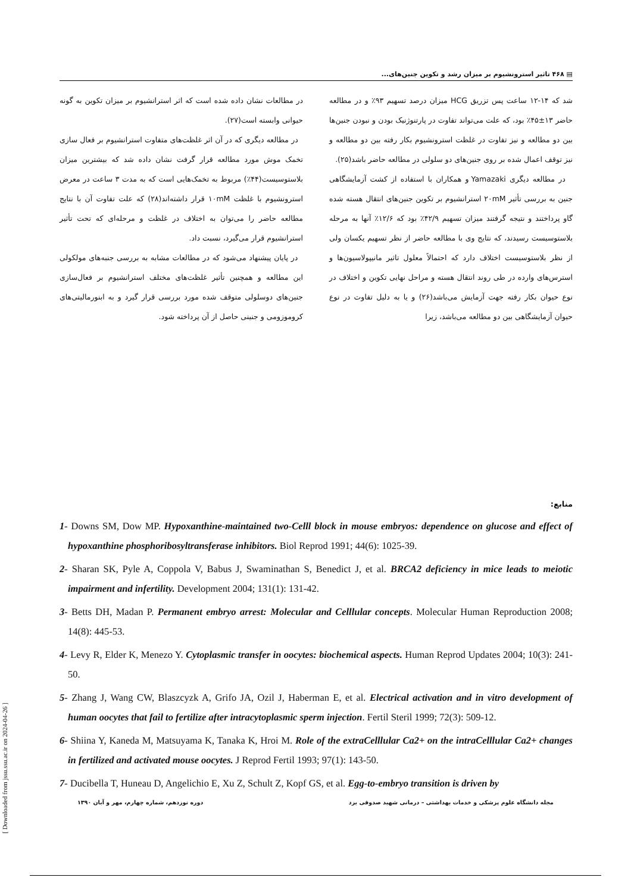[ Downloaded from jssu.ssu.ac.ir on 2024-04-26 ]
▤ ۴۶۸ تاثیر استرونشیوم بر میزان رشد و تکوین جنین‌های...
شد که ۱۴-۱۲ ساعت پس تزریق HCG میزان درصد تسهیم ۹۳٪ و در مطالعه حاضر ۱۳±۴۵٪ بود، که علت می‌تواند تفاوت در پارتنوژنیک بودن و نبودن جنین‌ها بین دو مطالعه و نیز تفاوت در غلظت استرونشیوم بکار رفته بین دو مطالعه و نیز توقف اعمال شده بر روی جنین‌های دو سلولی در مطالعه حاضر باشد(۲۵).
در مطالعه دیگری Yamazaki و همکاران با استفاده از کشت آزمایشگاهی جنین به بررسی تأثیر ۲۰mM استرانشیوم بر تکوین جنین‌های انتقال هسته شده گاو پرداختند و نتیجه گرفتند میزان تسهیم ۴۲/۹٪ بود که ۱۲/۶٪ آنها به مرحله بلاستوسیست رسیدند، که نتایج وی با مطالعه حاضر از نظر تسهیم یکسان ولی از نظر بلاستوسیست اختلاف دارد که احتمالاً معلول تاثیر مانیپولاسیون‌ها و استرس‌های وارده در طی روند انتقال هسته و مراحل نهایی تکوین و اختلاف در نوع حیوان بکار رفته جهت آزمایش می‌باشد(۲۶) و یا به دلیل تفاوت در نوع حیوان آزمایشگاهی بین دو مطالعه می‌باشد، زیرا
در مطالعات نشان داده شده است که اثر استرانشیوم بر میزان تکوین به گونه حیوانی وابسته است(۲۷).
در مطالعه دیگری که در آن اثر غلظت‌های متفاوت استرانشیوم بر فعال سازی تخمک موش مورد مطالعه قرار گرفت نشان داده شد که بیشترین میزان بلاستوسیست(۴۴٪) مربوط به تخمک‌هایی است که به مدت ۳ ساعت در معرض استرونشیوم با غلظت ۱۰mM قرار داشته‌اند(۲۸) که علت تفاوت آن با نتایج مطالعه حاضر را می‌توان به اختلاف در غلظت و مرحله‌ای که تحت تأثیر استرانشیوم قرار می‌گیرد، نسبت داد.
در پایان پیشنهاد می‌شود که در مطالعات مشابه به بررسی جنبه‌های مولکولی این مطالعه و همچنین تأثیر غلظت‌های مختلف استرانشیوم بر فعال‌سازی جنین‌های دوسلولی متوقف شده مورد بررسی قرار گیرد و به ابنورمالیتی‌های کروموزومی و جنینی حاصل از آن پرداخته شود.
منابع:
1- Downs SM, Dow MP. Hypoxanthine-maintained two-Celll block in mouse embryos: dependence on glucose and effect of hypoxanthine phosphoribosyltransferase inhibitors. Biol Reprod 1991; 44(6): 1025-39.
2- Sharan SK, Pyle A, Coppola V, Babus J, Swaminathan S, Benedict J, et al. BRCA2 deficiency in mice leads to meiotic impairment and infertility. Development 2004; 131(1): 131-42.
3- Betts DH, Madan P. Permanent embryo arrest: Molecular and Celllular concepts. Molecular Human Reproduction 2008; 14(8): 445-53.
4- Levy R, Elder K, Menezo Y. Cytoplasmic transfer in oocytes: biochemical aspects. Human Reprod Updates 2004; 10(3): 241-50.
5- Zhang J, Wang CW, Blaszcyzk A, Grifo JA, Ozil J, Haberman E, et al. Electrical activation and in vitro development of human oocytes that fail to fertilize after intracytoplasmic sperm injection. Fertil Steril 1999; 72(3): 509-12.
6- Shiina Y, Kaneda M, Matsuyama K, Tanaka K, Hroi M. Role of the extraCelllular Ca2+ on the intraCelllular Ca2+ changes in fertilized and activated mouse oocytes. J Reprod Fertil 1993; 97(1): 143-50.
7- Ducibella T, Huneau D, Angelichio E, Xu Z, Schult Z, Kopf GS, et al. Egg-to-embryo transition is driven by
مجله دانشگاه علوم پزشکی و خدمات بهداشتی – درمانی شهید صدوقی یزد دوره نوزدهم، شماره چهارم، مهر و آبان ۱۳۹۰